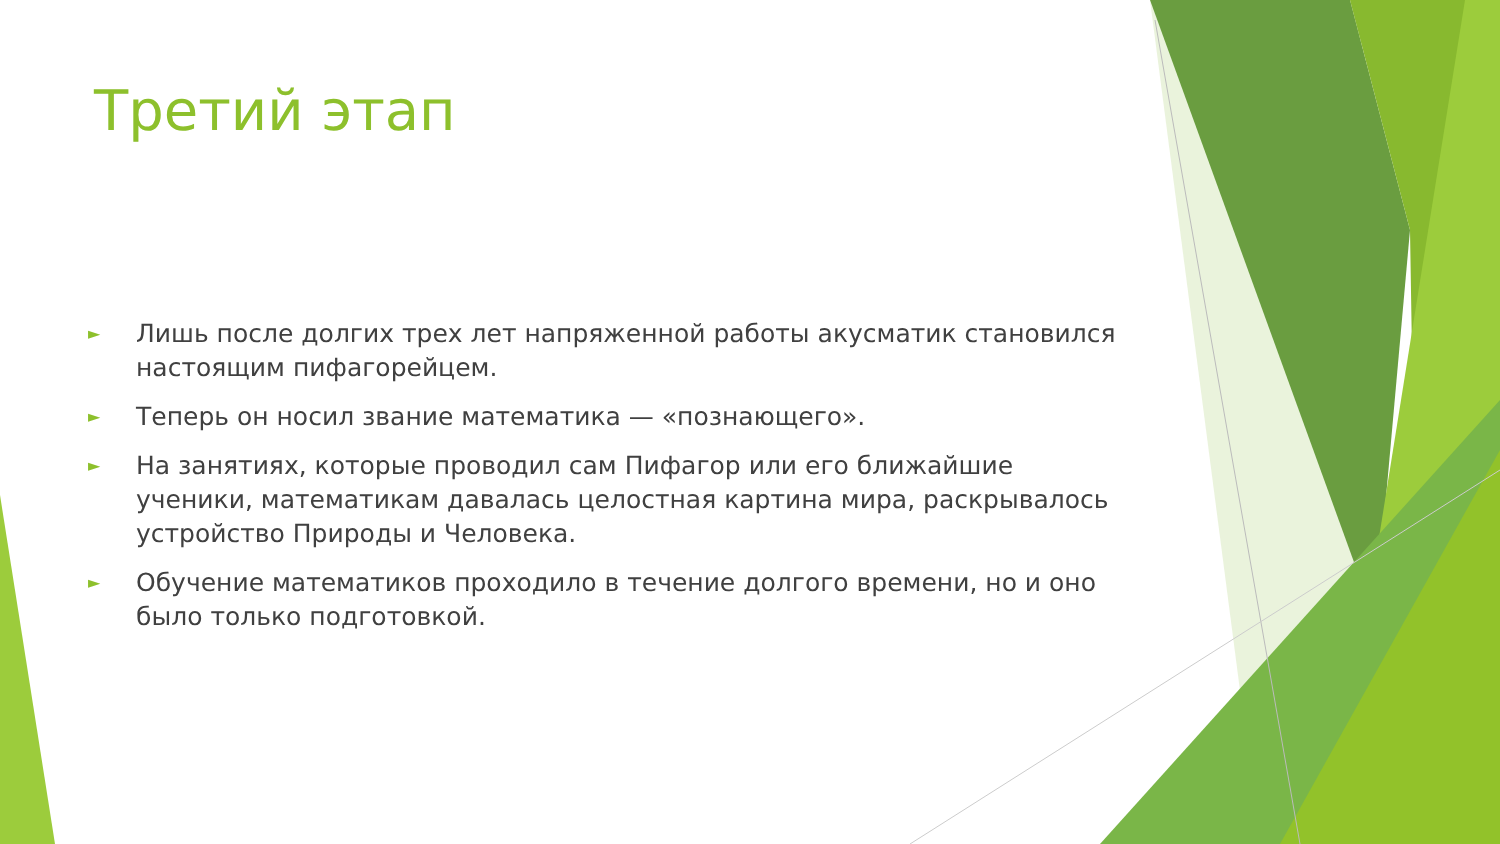Третий этап
► Лишь после долгих трех лет напряженной работы акусматик становился настоящим пифагорейцем.
► Теперь он носил звание математика — «познающего».
► На занятиях, которые проводил сам Пифагор или его ближайшие ученики, математикам давалась целостная картина мира, раскрывалось устройство Природы и Человека.
► Обучение математиков проходило в течение долгого времени, но и оно было только подготовкой.